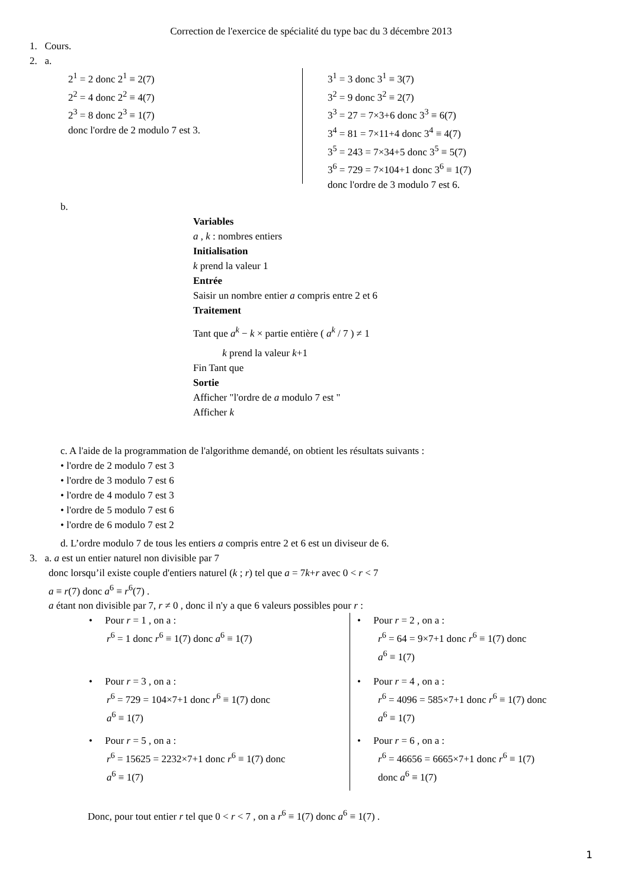Correction de l'exercice de spécialité du type bac du 3 décembre 2013
1. Cours.
2. a.
2<sup>1</sup> = 2 donc 2<sup>1</sup> ≡ 2(7)
2<sup>2</sup> = 4 donc 2<sup>2</sup> ≡ 4(7)
2<sup>3</sup> = 8 donc 2<sup>3</sup> ≡ 1(7)
donc l'ordre de 2 modulo 7 est 3.
3<sup>1</sup> = 3 donc 3<sup>1</sup> ≡ 3(7)
3<sup>2</sup> = 9 donc 3<sup>2</sup> ≡ 2(7)
3<sup>3</sup> = 27 = 7×3+6 donc 3<sup>3</sup> ≡ 6(7)
3<sup>4</sup> = 81 = 7×11+4 donc 3<sup>4</sup> ≡ 4(7)
3<sup>5</sup> = 243 = 7×34+5 donc 3<sup>5</sup> ≡ 5(7)
3<sup>6</sup> = 729 = 7×104+1 donc 3<sup>6</sup> ≡ 1(7)
donc l'ordre de 3 modulo 7 est 6.
b.
Variables
a , k : nombres entiers
Initialisation
k prend la valeur 1
Entrée
Saisir un nombre entier a compris entre 2 et 6
Traitement
Tant que a<sup>k</sup> − k × partie entière ( a<sup>k</sup> / 7 ) ≠ 1
k prend la valeur k+1
Fin Tant que
Sortie
Afficher "l'ordre de a modulo 7 est "
Afficher k
c. A l'aide de la programmation de l'algorithme demandé, on obtient les résultats suivants :
• l'ordre de 2 modulo 7 est 3
• l'ordre de 3 modulo 7 est 6
• l'ordre de 4 modulo 7 est 3
• l'ordre de 5 modulo 7 est 6
• l'ordre de 6 modulo 7 est 2
d. L’ordre modulo 7 de tous les entiers a compris entre 2 et 6 est un diviseur de 6.
3. a. a est un entier naturel non divisible par 7
donc lorsqu’il existe couple d'entiers naturel (k ; r) tel que a = 7k+r avec 0 < r < 7
a ≡ r(7) donc a<sup>6</sup> ≡ r<sup>6</sup>(7) .
a étant non divisible par 7, r ≠ 0 , donc il n'y a que 6 valeurs possibles pour r :
• Pour r = 1 , on a :
r<sup>6</sup> = 1 donc r<sup>6</sup> ≡ 1(7) donc a<sup>6</sup> ≡ 1(7)
• Pour r = 3 , on a :
r<sup>6</sup> = 729 = 104×7+1 donc r<sup>6</sup> ≡ 1(7) donc
a<sup>6</sup> ≡ 1(7)
• Pour r = 5 , on a :
r<sup>6</sup> = 15625 = 2232×7+1 donc r<sup>6</sup> ≡ 1(7) donc
a<sup>6</sup> ≡ 1(7)
• Pour r = 2 , on a :
r<sup>6</sup> = 64 = 9×7+1 donc r<sup>6</sup> ≡ 1(7) donc
a<sup>6</sup> ≡ 1(7)
• Pour r = 4 , on a :
r<sup>6</sup> = 4096 = 585×7+1 donc r<sup>6</sup> ≡ 1(7) donc
a<sup>6</sup> ≡ 1(7)
• Pour r = 6 , on a :
r<sup>6</sup> = 46656 = 6665×7+1 donc r<sup>6</sup> ≡ 1(7)
donc a<sup>6</sup> ≡ 1(7)
Donc, pour tout entier r tel que 0 < r < 7 , on a r<sup>6</sup> ≡ 1(7) donc a<sup>6</sup> ≡ 1(7) .
1